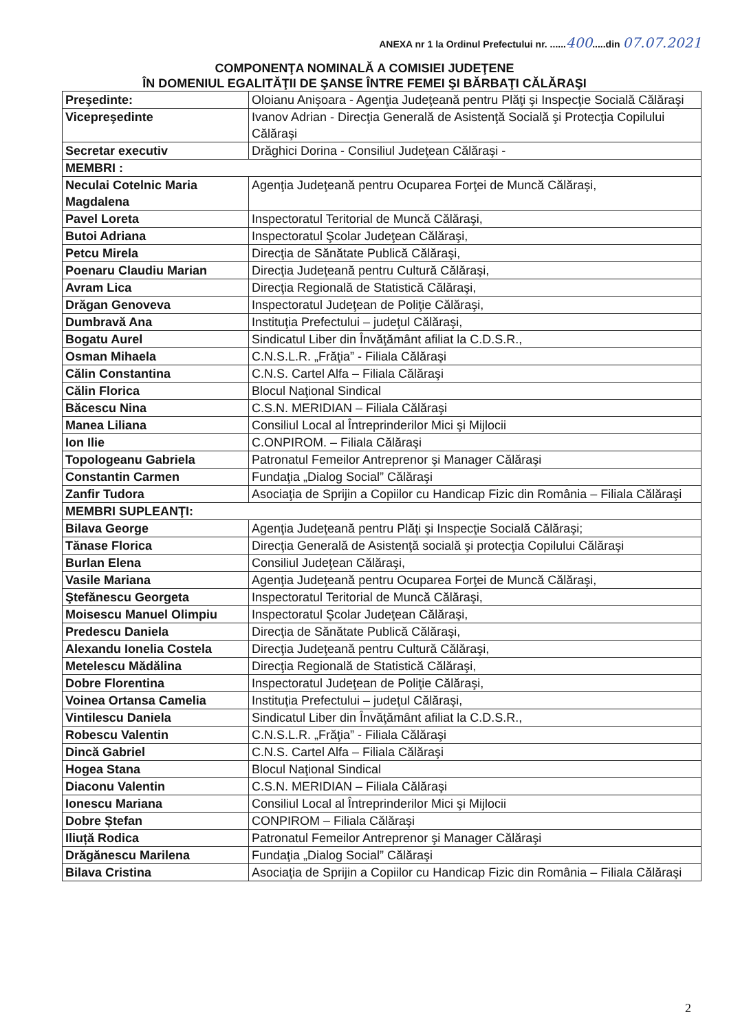ANEXA nr 1 la Ordinul Prefectului nr. ......400.....din 07.07.2021
COMPONENŢA NOMINALĂ A COMISIEI JUDEŢENE
ÎN DOMENIUL EGALITĂŢII DE ŞANSE ÎNTRE FEMEI ŞI BĂRBAŢI CĂLĂRAŞI
| Preşedinte: | Oloianu Anişoara - Agenţia Judeţeană pentru Plăţi şi Inspecţie Socială Călăraşi |
| Vicepreşedinte | Ivanov Adrian - Direcţia Generală de Asistenţă Socială şi Protecţia Copilului Călăraşi |
| Secretar executiv | Drăghici Dorina - Consiliul Judeţean Călăraşi - |
| MEMBRI : | |
| Neculai Cotelnic Maria Magdalena | Agenţia Judeţeană pentru Ocuparea Forţei de Muncă Călăraşi, |
| Pavel Loreta | Inspectoratul Teritorial de Muncă Călăraşi, |
| Butoi Adriana | Inspectoratul Şcolar Judeţean Călăraşi, |
| Petcu Mirela | Direcţia de Sănătate Publică Călăraşi, |
| Poenaru Claudiu Marian | Direcţia Judeţeană pentru Cultură Călăraşi, |
| Avram Lica | Direcţia Regională de Statistică Călăraşi, |
| Drăgan Genoveva | Inspectoratul Judeţean de Poliţie Călăraşi, |
| Dumbravă Ana | Instituţia Prefectului – judeţul Călăraşi, |
| Bogatu Aurel | Sindicatul Liber din Învăţământ afiliat la C.D.S.R., |
| Osman Mihaela | C.N.S.L.R. „Frăţia” - Filiala Călăraşi |
| Călin Constantina | C.N.S. Cartel Alfa – Filiala Călăraşi |
| Călin Florica | Blocul Naţional Sindical |
| Băcescu Nina | C.S.N. MERIDIAN – Filiala Călăraşi |
| Manea Liliana | Consiliul Local al Întreprinderilor Mici şi Mijlocii |
| Ion Ilie | C.ONPIROM. – Filiala Călăraşi |
| Topologeanu Gabriela | Patronatul Femeilor Antreprenor şi Manager Călăraşi |
| Constantin Carmen | Fundaţia „Dialog Social” Călăraşi |
| Zanfir Tudora | Asociaţia de Sprijin a Copiilor cu Handicap Fizic din România – Filiala Călăraşi |
| MEMBRI SUPLEANŢI: | |
| Bilava George | Agenţia Judeţeană pentru Plăţi şi Inspecţie Socială Călăraşi; |
| Tănase Florica | Direcţia Generală de Asistenţă socială şi protecţia Copilului Călăraşi |
| Burlan Elena | Consiliul Judeţean Călăraşi, |
| Vasile Mariana | Agenţia Judeţeană pentru Ocuparea Forţei de Muncă Călăraşi, |
| Ştefănescu Georgeta | Inspectoratul Teritorial de Muncă Călăraşi, |
| Moisescu Manuel Olimpiu | Inspectoratul Şcolar Judeţean Călăraşi, |
| Predescu Daniela | Direcţia de Sănătate Publică Călăraşi, |
| Alexandu Ionelia Costela | Direcţia Judeţeană pentru Cultură Călăraşi, |
| Metelescu Mădălina | Direcţia Regională de Statistică Călăraşi, |
| Dobre Florentina | Inspectoratul Judeţean de Poliţie Călăraşi, |
| Voinea Ortansa Camelia | Instituţia Prefectului – judeţul Călăraşi, |
| Vintilescu Daniela | Sindicatul Liber din Învăţământ afiliat la C.D.S.R., |
| Robescu Valentin | C.N.S.L.R. „Frăţia” - Filiala Călăraşi |
| Dincă Gabriel | C.N.S. Cartel Alfa – Filiala Călăraşi |
| Hogea Stana | Blocul Naţional Sindical |
| Diaconu Valentin | C.S.N. MERIDIAN – Filiala Călăraşi |
| Ionescu Mariana | Consiliul Local al Întreprinderilor Mici şi Mijlocii |
| Dobre Ștefan | CONPIROM – Filiala Călăraşi |
| Iliuță Rodica | Patronatul Femeilor Antreprenor şi Manager Călăraşi |
| Drăgănescu Marilena | Fundaţia „Dialog Social” Călăraşi |
| Bilava Cristina | Asociaţia de Sprijin a Copiilor cu Handicap Fizic din România – Filiala Călăraşi |
2